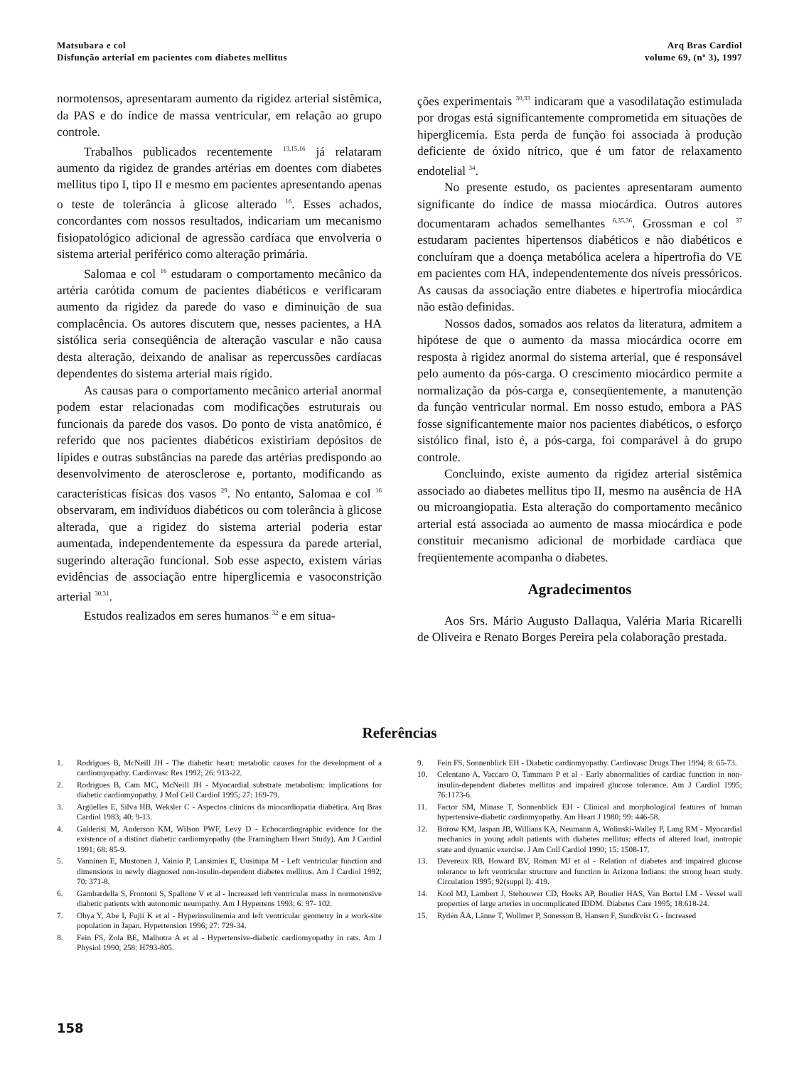Matsubara e col
Disfunção arterial em pacientes com diabetes mellitus
Arq Bras Cardiol
volume 69, (nº 3), 1997
normotensos, apresentaram aumento da rigidez arterial sistêmica, da PAS e do índice de massa ventricular, em relação ao grupo controle.
Trabalhos publicados recentemente <sup>13,15,16</sup> já relataram aumento da rigidez de grandes artérias em doentes com diabetes mellitus tipo I, tipo II e mesmo em pacientes apresentando apenas o teste de tolerância à glicose alterado <sup>16</sup>. Esses achados, concordantes com nossos resultados, indicariam um mecanismo fisiopatológico adicional de agressão cardíaca que envolveria o sistema arterial periférico como alteração primária.
Salomaa e col <sup>16</sup> estudaram o comportamento mecânico da artéria carótida comum de pacientes diabéticos e verificaram aumento da rigidez da parede do vaso e diminuição de sua complacência. Os autores discutem que, nesses pacientes, a HA sistólica seria conseqüência de alteração vascular e não causa desta alteração, deixando de analisar as repercussões cardíacas dependentes do sistema arterial mais rígido.
As causas para o comportamento mecânico arterial anormal podem estar relacionadas com modificações estruturais ou funcionais da parede dos vasos. Do ponto de vista anatômico, é referido que nos pacientes diabéticos existiriam depósitos de lípides e outras substâncias na parede das artérias predispondo ao desenvolvimento de aterosclerose e, portanto, modificando as características físicas dos vasos <sup>29</sup>. No entanto, Salomaa e col <sup>16</sup> observaram, em indivíduos diabéticos ou com tolerância à glicose alterada, que a rigidez do sistema arterial poderia estar aumentada, independentemente da espessura da parede arterial, sugerindo alteração funcional. Sob esse aspecto, existem várias evidências de associação entre hiperglicemia e vasoconstrição arterial <sup>30,31</sup>.
Estudos realizados em seres humanos <sup>32</sup> e em situa-
ções experimentais <sup>30,33</sup> indicaram que a vasodilatação estimulada por drogas está significantemente comprometida em situações de hiperglicemia. Esta perda de função foi associada à produção deficiente de óxido nítrico, que é um fator de relaxamento endotelial <sup>34</sup>.
No presente estudo, os pacientes apresentaram aumento significante do índice de massa miocárdica. Outros autores documentaram achados semelhantes <sup>6,35,36</sup>. Grossman e col <sup>37</sup> estudaram pacientes hipertensos diabéticos e não diabéticos e concluíram que a doença metabólica acelera a hipertrofia do VE em pacientes com HA, independentemente dos níveis pressóricos. As causas da associação entre diabetes e hipertrofia miocárdica não estão definidas.
Nossos dados, somados aos relatos da literatura, admitem a hipótese de que o aumento da massa miocárdica ocorre em resposta à rigidez anormal do sistema arterial, que é responsável pelo aumento da pós-carga. O crescimento miocárdico permite a normalização da pós-carga e, conseqüentemente, a manutenção da função ventricular normal. Em nosso estudo, embora a PAS fosse significantemente maior nos pacientes diabéticos, o esforço sistólico final, isto é, a pós-carga, foi comparável à do grupo controle.
Concluindo, existe aumento da rigidez arterial sistêmica associado ao diabetes mellitus tipo II, mesmo na ausência de HA ou microangiopatia. Esta alteração do comportamento mecânico arterial está associada ao aumento de massa miocárdica e pode constituir mecanismo adicional de morbidade cardíaca que freqüentemente acompanha o diabetes.
Agradecimentos
Aos Srs. Mário Augusto Dallaqua, Valéria Maria Ricarelli de Oliveira e Renato Borges Pereira pela colaboração prestada.
Referências
1. Rodrigues B, McNeill JH - The diabetic heart: metabolic causes for the development of a cardiomyopathy. Cardiovasc Res 1992; 26: 913-22.
2. Rodrigues B, Cam MC, McNeill JH - Myocardial substrate metabolism: implications for diabetic cardiomyopathy. J Mol Cell Cardiol 1995; 27: 169-79.
3. Argüelles E, Silva HB, Weksler C - Aspectos clínicos da miocardiopatia diabética. Arq Bras Cardiol 1983; 40: 9-13.
4. Galderisi M, Anderson KM, Wilson PWF, Levy D - Echocardiographic evidence for the existence of a distinct diabetic cardiomyopathy (the Framingham Heart Study). Am J Cardiol 1991; 68: 85-9.
5. Vanninen E, Mustonen J, Vainio P, Lansimies E, Uusitupa M - Left ventricular function and dimensions in newly diagnosed non-insulin-dependent diabetes mellitus. Am J Cardiol 1992; 70: 371-8.
6. Gambardella S, Frontoni S, Spallone V et al - Increased left ventricular mass in normotensive diabetic patients with autonomic neuropathy. Am J Hypertens 1993; 6: 97- 102.
7. Ohya Y, Abe I, Fujii K et al - Hyperinsulinemia and left ventricular geometry in a work-site population in Japan. Hypertension 1996; 27: 729-34.
8. Fein FS, Zola BE, Malhotra A et al - Hypertensive-diabetic cardiomyopathy in rats. Am J Physiol 1990; 258: H793-805.
9. Fein FS, Sonnenblick EH - Diabetic cardiomyopathy. Cardiovasc Drugs Ther 1994; 8: 65-73.
10. Celentano A, Vaccaro O, Tammaro P et al - Early abnormalities of cardiac function in non-insulin-dependent diabetes mellitus and impaired glucose tolerance. Am J Cardiol 1995; 76:1173-6.
11. Factor SM, Minase T, Sonnenblick EH - Clinical and morphological features of human hypertensive-diabetic cardiomyopathy. Am Heart J 1980; 99: 446-58.
12. Borow KM, Jaspan JB, Willians KA, Neumann A, Wolinski-Walley P, Lang RM - Myocardial mechanics in young adult patients with diabetes mellitus: effects of altered load, inotropic state and dynamic exercise. J Am Coll Cardiol 1990; 15: 1508-17.
13. Devereux RB, Howard BV, Roman MJ et al - Relation of diabetes and impaired glucose tolerance to left ventricular structure and function in Arizona Indians: the strong heart study. Circulation 1995; 92(suppl I): 419.
14. Kool MJ, Lambert J, Stehouwer CD, Hoeks AP, Boudier HAS, Van Bortel LM - Vessel wall properties of large arteries in uncomplicated IDDM. Diabetes Care 1995; 18:618-24.
15. Rydén ÅA, Länne T, Wollmer P, Sonesson B, Hansen F, Sundkvist G - Increased
158